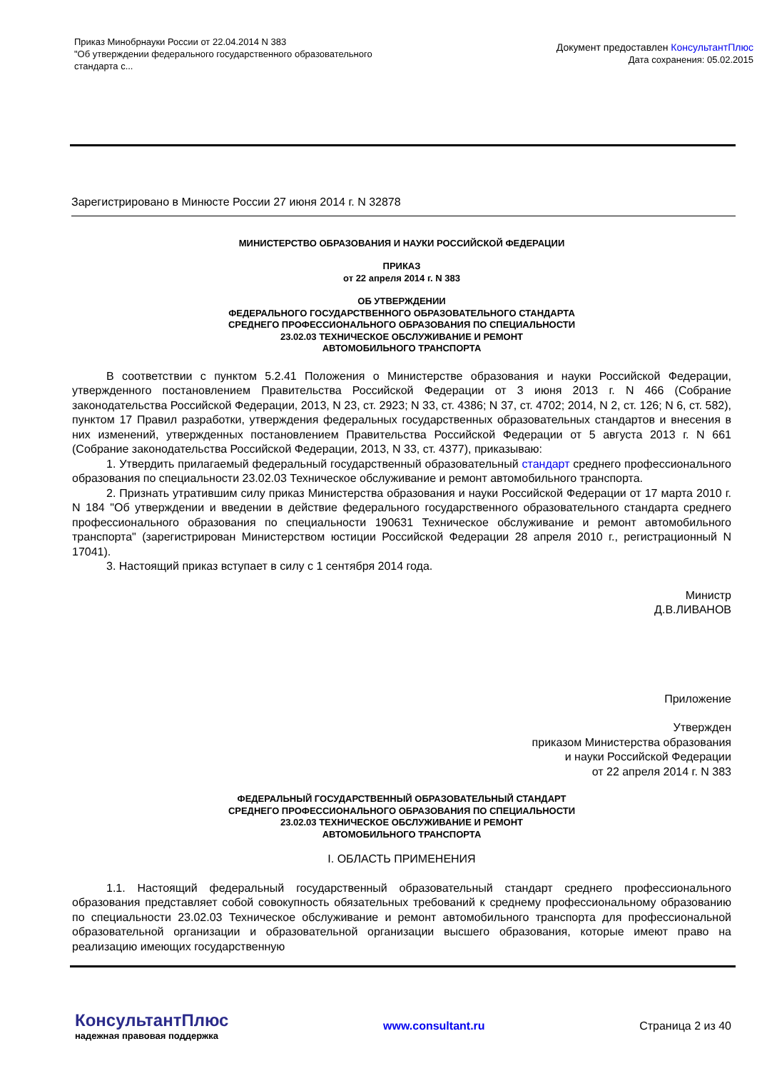Приказ Минобрнауки России от 22.04.2014 N 383
"Об утверждении федерального государственного образовательного
стандарта с...
Документ предоставлен КонсультантПлюс
Дата сохранения: 05.02.2015
Зарегистрировано в Минюсте России 27 июня 2014 г. N 32878
МИНИСТЕРСТВО ОБРАЗОВАНИЯ И НАУКИ РОССИЙСКОЙ ФЕДЕРАЦИИ
ПРИКАЗ
от 22 апреля 2014 г. N 383
ОБ УТВЕРЖДЕНИИ
ФЕДЕРАЛЬНОГО ГОСУДАРСТВЕННОГО ОБРАЗОВАТЕЛЬНОГО СТАНДАРТА
СРЕДНЕГО ПРОФЕССИОНАЛЬНОГО ОБРАЗОВАНИЯ ПО СПЕЦИАЛЬНОСТИ
23.02.03 ТЕХНИЧЕСКОЕ ОБСЛУЖИВАНИЕ И РЕМОНТ
АВТОМОБИЛЬНОГО ТРАНСПОРТА
В соответствии с пунктом 5.2.41 Положения о Министерстве образования и науки Российской Федерации, утвержденного постановлением Правительства Российской Федерации от 3 июня 2013 г. N 466 (Собрание законодательства Российской Федерации, 2013, N 23, ст. 2923; N 33, ст. 4386; N 37, ст. 4702; 2014, N 2, ст. 126; N 6, ст. 582), пунктом 17 Правил разработки, утверждения федеральных государственных образовательных стандартов и внесения в них изменений, утвержденных постановлением Правительства Российской Федерации от 5 августа 2013 г. N 661 (Собрание законодательства Российской Федерации, 2013, N 33, ст. 4377), приказываю:
1. Утвердить прилагаемый федеральный государственный образовательный стандарт среднего профессионального образования по специальности 23.02.03 Техническое обслуживание и ремонт автомобильного транспорта.
2. Признать утратившим силу приказ Министерства образования и науки Российской Федерации от 17 марта 2010 г. N 184 "Об утверждении и введении в действие федерального государственного образовательного стандарта среднего профессионального образования по специальности 190631 Техническое обслуживание и ремонт автомобильного транспорта" (зарегистрирован Министерством юстиции Российской Федерации 28 апреля 2010 г., регистрационный N 17041).
3. Настоящий приказ вступает в силу с 1 сентября 2014 года.
Министр
Д.В.ЛИВАНОВ
Приложение
Утвержден
приказом Министерства образования
и науки Российской Федерации
от 22 апреля 2014 г. N 383
ФЕДЕРАЛЬНЫЙ ГОСУДАРСТВЕННЫЙ ОБРАЗОВАТЕЛЬНЫЙ СТАНДАРТ
СРЕДНЕГО ПРОФЕССИОНАЛЬНОГО ОБРАЗОВАНИЯ ПО СПЕЦИАЛЬНОСТИ
23.02.03 ТЕХНИЧЕСКОЕ ОБСЛУЖИВАНИЕ И РЕМОНТ
АВТОМОБИЛЬНОГО ТРАНСПОРТА
I. ОБЛАСТЬ ПРИМЕНЕНИЯ
1.1. Настоящий федеральный государственный образовательный стандарт среднего профессионального образования представляет собой совокупность обязательных требований к среднему профессиональному образованию по специальности 23.02.03 Техническое обслуживание и ремонт автомобильного транспорта для профессиональной образовательной организации и образовательной организации высшего образования, которые имеют право на реализацию имеющих государственную
КонсультантПлюс
надежная правовая поддержка
www.consultant.ru Страница 2 из 40